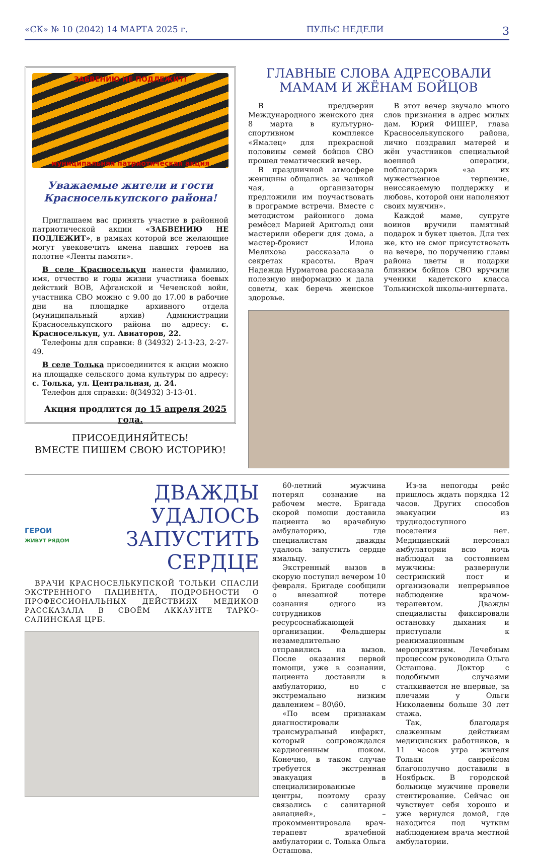«СК» № 10 (2042) 14 МАРТА 2025 г. ПУЛЬС НЕДЕЛИ 3
ЗАБВЕНИЮ НЕ ПОДЛЕЖИТ!
муниципальная патриотическая акция
Уважаемые жители и гости Красноселькупского района!
Приглашаем вас принять участие в районной патриотической акции «ЗАБВЕНИЮ НЕ ПОДЛЕЖИТ», в рамках которой все желающие могут увековечить имена павших героев на полотне «Ленты памяти».
В селе Красноселькуп нанести фамилию, имя, отчество и годы жизни участника боевых действий ВОВ, Афганской и Чеченской войн, участника СВО можно с 9.00 до 17.00 в рабочие дни на площадке архивного отдела (муниципальный архив) Администрации Красноселькупского района по адресу: с. Красноселькуп, ул. Авиаторов, 22.
Телефоны для справки: 8 (34932) 2-13-23, 2-27-49.
В селе Толька присоединится к акции можно на площадке сельского дома культуры по адресу: с. Толька, ул. Центральная, д. 24.
Телефон для справки: 8(34932) 3-13-01.
Акция продлится до 15 апреля 2025 года.
ПРИСОЕДИНЯЙТЕСЬ!
ВМЕСТЕ ПИШЕМ СВОЮ ИСТОРИЮ!
ГЛАВНЫЕ СЛОВА АДРЕСОВАЛИ МАМАМ И ЖЁНАМ БОЙЦОВ
В преддверии Международного женского дня 8 марта в культурно-спортивном комплексе «Ямалец» для прекрасной половины семей бойцов СВО прошел тематический вечер.
В праздничной атмосфере женщины общались за чашкой чая, а организаторы предложили им поучаствовать в программе встречи. Вместе с методистом районного дома ремёсел Марией Арнгольд они мастерили обереги для дома, а мастер-бровист Илона Мелихова рассказала о секретах красоты. Врач Надежда Нурматова рассказала полезную информацию и дала советы, как беречь женское здоровье.
В этот вечер звучало много слов признания в адрес милых дам. Юрий ФИШЕР, глава Красноселькупского района, лично поздравил матерей и жён участников специальной военной операции, поблагодарив «за их мужественное терпение, неиссякаемую поддержку и любовь, которой они наполняют своих мужчин».
Каждой маме, супруге воинов вручили памятный подарок и букет цветов. Для тех же, кто не смог присутствовать на вечере, по поручению главы района цветы и подарки близким бойцов СВО вручили ученики кадетского класса Толькинской школы-интерната.
ГЕРОИ
ЖИВУТ РЯДОМ
ДВАЖДЫ УДАЛОСЬ ЗАПУСТИТЬ СЕРДЦЕ
ВРАЧИ КРАСНОСЕЛЬКУПСКОЙ ТОЛЬКИ СПАСЛИ ЭКСТРЕННОГО ПАЦИЕНТА, ПОДРОБНОСТИ О ПРОФЕССИОНАЛЬНЫХ ДЕЙСТВИЯХ МЕДИКОВ РАССКАЗАЛА В СВОЁМ АККАУНТЕ ТАРКО-САЛИНСКАЯ ЦРБ.
60-летний мужчина потерял сознание на рабочем месте. Бригада скорой помощи доставила пациента во врачебную амбулаторию, где специалистам дважды удалось запустить сердце ямальцу.
Экстренный вызов в скорую поступил вечером 10 февраля. Бригаде сообщили о внезапной потере сознания одного из сотрудников ресурсоснабжающей организации. Фельдшеры незамедлительно отправились на вызов. После оказания первой помощи, уже в сознании, пациента доставили в амбулаторию, но с экстремально низким давлением – 80\60.
«По всем признакам диагностировали трансмуральный инфаркт, который сопровождался кардиогенным шоком. Конечно, в таком случае требуется экстренная эвакуация в специализированные центры, поэтому сразу связались с санитарной авиацией», – прокомментировала врач-терапевт врачебной амбулатории с. Толька Ольга Осташова.
Из-за непогоды рейс пришлось ждать порядка 12 часов. Других способов эвакуации из труднодоступного поселения нет. Медицинский персонал амбулатории всю ночь наблюдал за состоянием мужчины: развернули сестринский пост и организовали непрерывное наблюдение врачом-терапевтом. Дважды специалисты фиксировали остановку дыхания и приступали к реанимационным мероприятиям. Лечебным процессом руководила Ольга Осташова. Доктор с подобными случаями сталкивается не впервые, за плечами у Ольги Николаевны больше 30 лет стажа.
Так, благодаря слаженным действиям медицинских работников, в 11 часов утра жителя Тольки санрейсом благополучно доставили в Ноябрьск. В городской больнице мужчине провели стентирование. Сейчас он чувствует себя хорошо и уже вернулся домой, где находится под чутким наблюдением врача местной амбулатории.